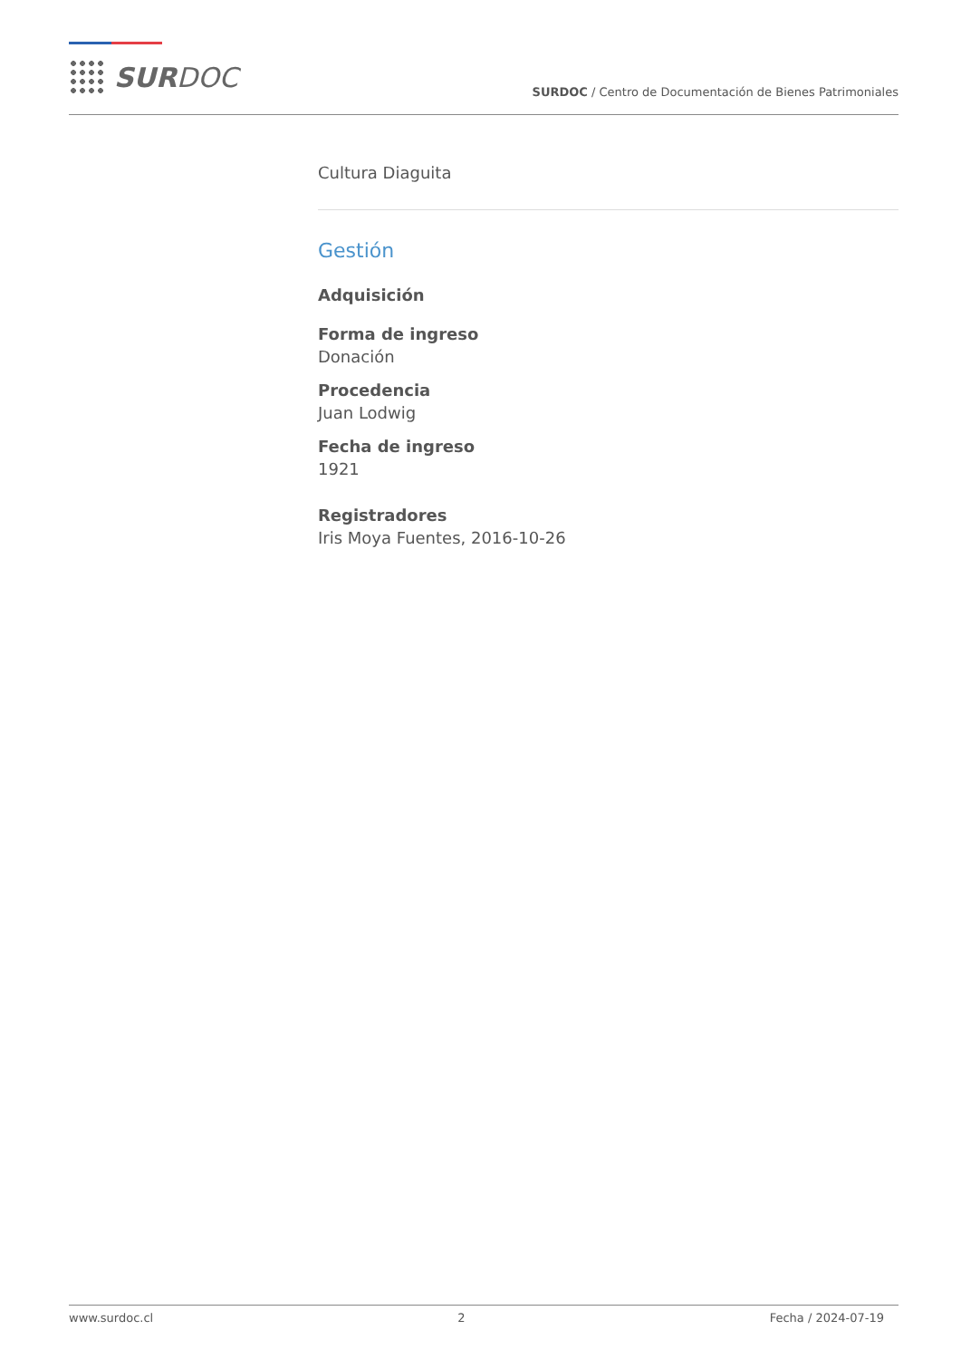SURDOC
SURDOC / Centro de Documentación de Bienes Patrimoniales
Cultura Diaguita
Gestión
Adquisición
Forma de ingreso
Donación
Procedencia
Juan Lodwig
Fecha de ingreso
1921
Registradores
Iris Moya Fuentes, 2016-10-26
www.surdoc.cl 2 Fecha / 2024-07-19